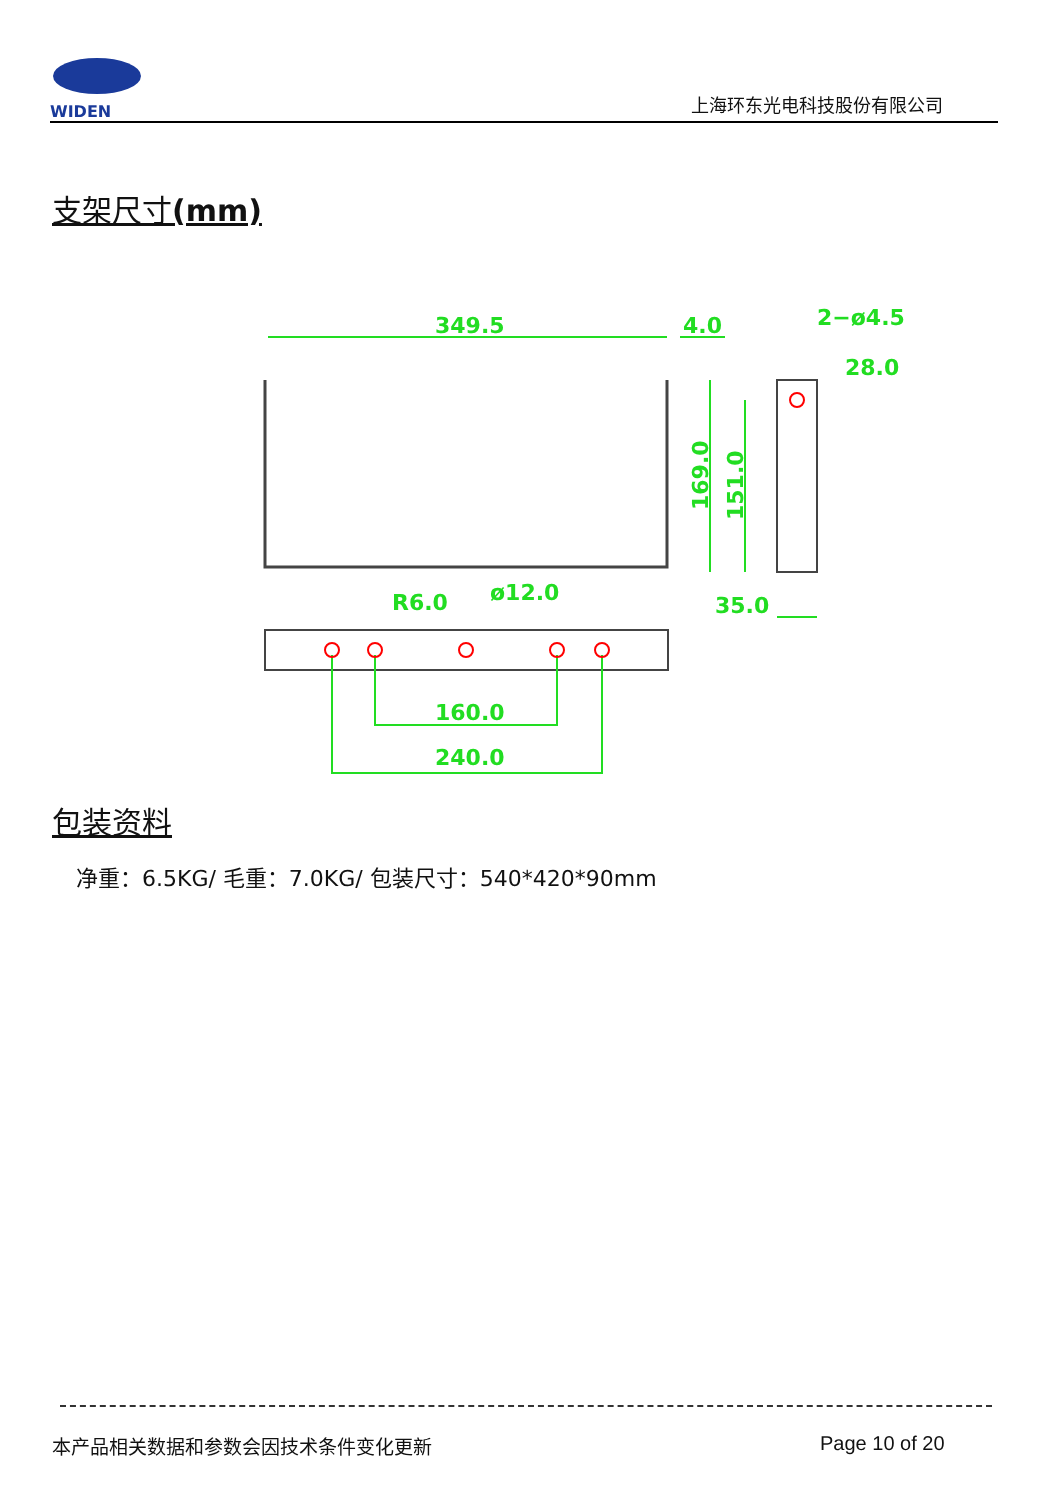WIDEN
上海环东光电科技股份有限公司
支架尺寸(mm)
349.5
4.0
2−ø4.5
28.0
R6.0
ø12.0
35.0
160.0
240.0
169.0
151.0
包装资料
净重：6.5KG/ 毛重：7.0KG/ 包装尺寸：540*420*90mm
本产品相关数据和参数会因技术条件变化更新
Page 10 of 20